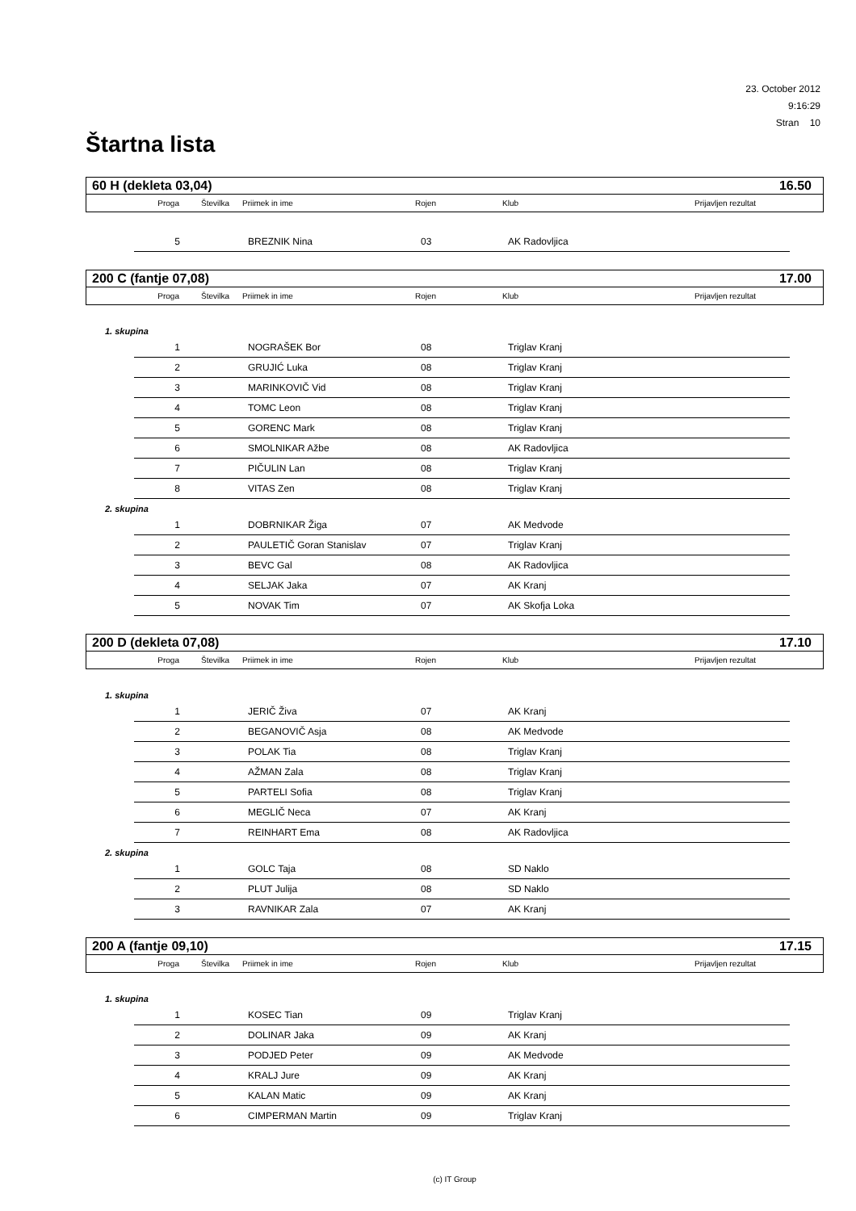23. October 2012
9:16:29
Stran 10
Štartna lista
60 H (dekleta 03,04) 16.50
| Proga | Številka | Priimek in ime | Rojen | Klub | Prijavljen rezultat |
| 5 | | BREZNIK Nina | 03 | AK Radovljica |
200 C (fantje 07,08) 17.00
| Proga | Številka | Priimek in ime | Rojen | Klub | Prijavljen rezultat |
1. skupina
| 1 | | NOGRAŠEK Bor | 08 | Triglav Kranj |
| 2 | | GRUJIĆ Luka | 08 | Triglav Kranj |
| 3 | | MARINKOVIČ Vid | 08 | Triglav Kranj |
| 4 | | TOMC Leon | 08 | Triglav Kranj |
| 5 | | GORENC Mark | 08 | Triglav Kranj |
| 6 | | SMOLNIKAR Ažbe | 08 | AK Radovljica |
| 7 | | PIČULIN Lan | 08 | Triglav Kranj |
| 8 | | VITAS Zen | 08 | Triglav Kranj |
2. skupina
| 1 | | DOBRNIKAR Žiga | 07 | AK Medvode |
| 2 | | PAULETIČ Goran Stanislav | 07 | Triglav Kranj |
| 3 | | BEVC Gal | 08 | AK Radovljica |
| 4 | | SELJAK Jaka | 07 | AK Kranj |
| 5 | | NOVAK Tim | 07 | AK Skofja Loka |
200 D (dekleta 07,08) 17.10
| Proga | Številka | Priimek in ime | Rojen | Klub | Prijavljen rezultat |
1. skupina
| 1 | | JERIČ Živa | 07 | AK Kranj |
| 2 | | BEGANOVIČ Asja | 08 | AK Medvode |
| 3 | | POLAK Tia | 08 | Triglav Kranj |
| 4 | | AŽMAN Zala | 08 | Triglav Kranj |
| 5 | | PARTELI Sofia | 08 | Triglav Kranj |
| 6 | | MEGLIČ Neca | 07 | AK Kranj |
| 7 | | REINHART Ema | 08 | AK Radovljica |
2. skupina
| 1 | | GOLC Taja | 08 | SD Naklo |
| 2 | | PLUT Julija | 08 | SD Naklo |
| 3 | | RAVNIKAR Zala | 07 | AK Kranj |
200 A (fantje 09,10) 17.15
| Proga | Številka | Priimek in ime | Rojen | Klub | Prijavljen rezultat |
1. skupina
| 1 | | KOSEC Tian | 09 | Triglav Kranj |
| 2 | | DOLINAR Jaka | 09 | AK Kranj |
| 3 | | PODJED Peter | 09 | AK Medvode |
| 4 | | KRALJ Jure | 09 | AK Kranj |
| 5 | | KALAN Matic | 09 | AK Kranj |
| 6 | | CIMPERMAN Martin | 09 | Triglav Kranj |
(c) IT Group